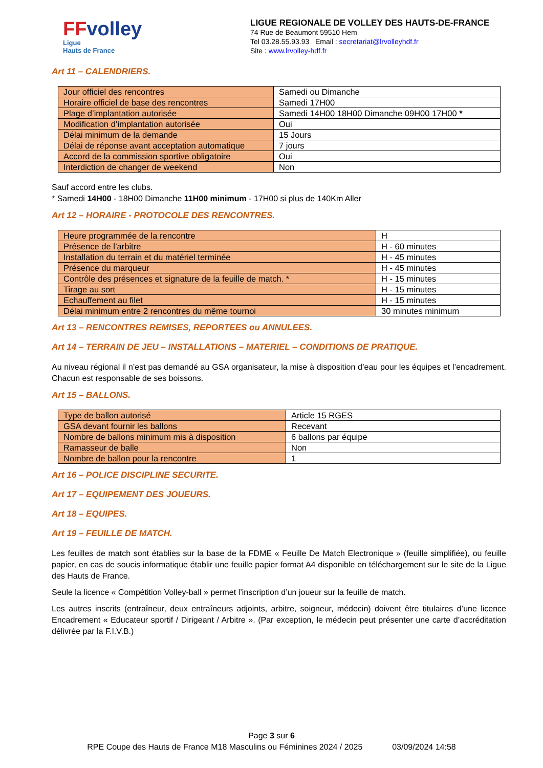FFvolley
Ligue
Hauts de France
LIGUE REGIONALE DE VOLLEY DES HAUTS-DE-FRANCE
74 Rue de Beaumont 59510 Hem
Tel 03.28.55.93.93 Email : secretariat@lrvolleyhdf.fr
Site : www.lrvolley-hdf.fr
Art 11 – CALENDRIERS.
| Jour officiel des rencontres | Samedi ou Dimanche |
| Horaire officiel de base des rencontres | Samedi 17H00 |
| Plage d’implantation autorisée | Samedi 14H00 18H00 Dimanche 09H00 17H00 * |
| Modification d’implantation autorisée | Oui |
| Délai minimum de la demande | 15 Jours |
| Délai de réponse avant acceptation automatique | 7 jours |
| Accord de la commission sportive obligatoire | Oui |
| Interdiction de changer de weekend | Non |
Sauf accord entre les clubs.
* Samedi 14H00 - 18H00 Dimanche 11H00 minimum - 17H00 si plus de 140Km Aller
Art 12 – HORAIRE - PROTOCOLE DES RENCONTRES.
| Heure programmée de la rencontre | H |
| Présence de l’arbitre | H - 60 minutes |
| Installation du terrain et du matériel terminée | H - 45 minutes |
| Présence du marqueur | H - 45 minutes |
| Contrôle des présences et signature de la feuille de match. * | H - 15 minutes |
| Tirage au sort | H - 15 minutes |
| Echauffement au filet | H - 15 minutes |
| Délai minimum entre 2 rencontres du même tournoi | 30 minutes minimum |
Art 13 – RENCONTRES REMISES, REPORTEES ou ANNULEES.
Art 14 – TERRAIN DE JEU – INSTALLATIONS – MATERIEL – CONDITIONS DE PRATIQUE.
Au niveau régional il n’est pas demandé au GSA organisateur, la mise à disposition d’eau pour les équipes et l’encadrement. Chacun est responsable de ses boissons.
Art 15 – BALLONS.
| Type de ballon autorisé | Article 15 RGES |
| GSA devant fournir les ballons | Recevant |
| Nombre de ballons minimum mis à disposition | 6 ballons par équipe |
| Ramasseur de balle | Non |
| Nombre de ballon pour la rencontre | 1 |
Art 16 – POLICE DISCIPLINE SECURITE.
Art 17 – EQUIPEMENT DES JOUEURS.
Art 18 – EQUIPES.
Art 19 – FEUILLE DE MATCH.
Les feuilles de match sont établies sur la base de la FDME « Feuille De Match Electronique » (feuille simplifiée), ou feuille papier, en cas de soucis informatique établir une feuille papier format A4 disponible en téléchargement sur le site de la Ligue des Hauts de France.
Seule la licence « Compétition Volley-ball » permet l’inscription d’un joueur sur la feuille de match.
Les autres inscrits (entraîneur, deux entraîneurs adjoints, arbitre, soigneur, médecin) doivent être titulaires d’une licence Encadrement « Educateur sportif / Dirigeant / Arbitre ». (Par exception, le médecin peut présenter une carte d’accréditation délivrée par la F.I.V.B.)
Page 3 sur 6
RPE Coupe des Hauts de France M18 Masculins ou Féminines 2024 / 2025 03/09/2024 14:58